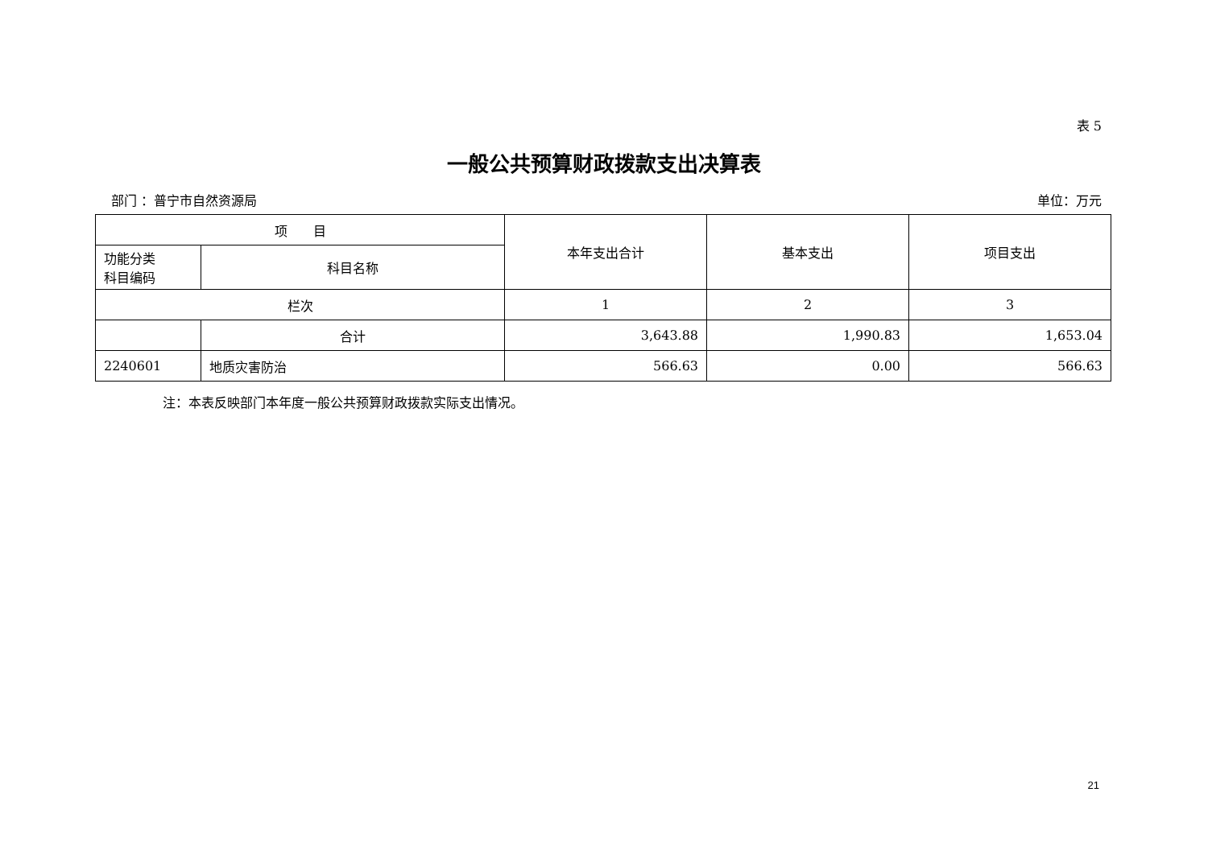表 5
一般公共预算财政拨款支出决算表
部门 ：普宁市自然资源局 单位：万元
| 项 目 | | 本年支出合计 | 基本支出 | 项目支出 |
| --- | --- | --- | --- | --- |
| 功能分类 科目编码 | 科目名称 | | | |
| 栏次 | | 1 | 2 | 3 |
| | 合计 | 3,643.88 | 1,990.83 | 1,653.04 |
| 2240601 | 地质灾害防治 | 566.63 | 0.00 | 566.63 |
注：本表反映部门本年度一般公共预算财政拨款实际支出情况。
21